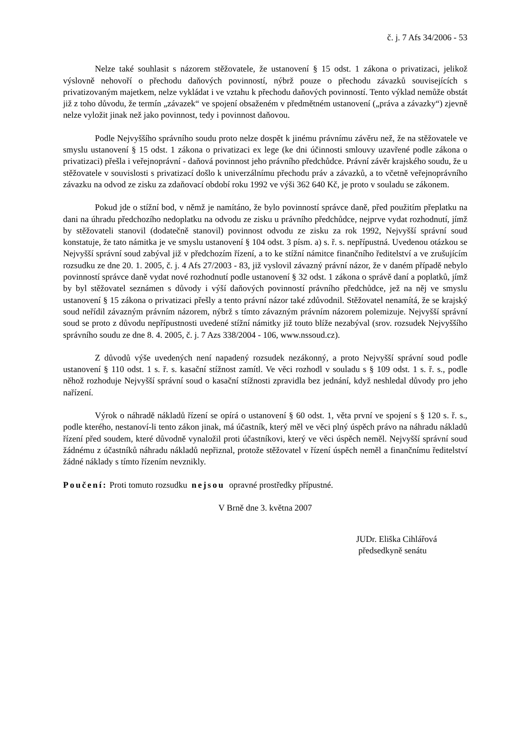č. j. 7 Afs 34/2006 - 53
Nelze také souhlasit s názorem stěžovatele, že ustanovení § 15 odst. 1 zákona o privatizaci, jelikož výslovně nehovoří o přechodu daňových povinností, nýbrž pouze o přechodu závazků souvisejících s privatizovaným majetkem, nelze vykládat i ve vztahu k přechodu daňových povinností. Tento výklad nemůže obstát již z toho důvodu, že termín „závazek“ ve spojení obsaženém v předmětném ustanovení („práva a závazky“) zjevně nelze vyložit jinak než jako povinnost, tedy i povinnost daňovou.
Podle Nejvyššího správního soudu proto nelze dospět k jinému právnímu závěru než, že na stěžovatele ve smyslu ustanovení § 15 odst. 1 zákona o privatizaci ex lege (ke dni účinnosti smlouvy uzavřené podle zákona o privatizaci) přešla i veřejnoprávní - daňová povinnost jeho právního předchůdce. Právní závěr krajského soudu, že u stěžovatele v souvislosti s privatizací došlo k univerzálnímu přechodu práv a závazků, a to včetně veřejnoprávního závazku na odvod ze zisku za zdaňovací období roku 1992 ve výši 362 640 Kč, je proto v souladu se zákonem.
Pokud jde o stížní bod, v němž je namítáno, že bylo povinností správce daně, před použitím přeplatku na dani na úhradu předchozího nedoplatku na odvodu ze zisku u právního předchůdce, nejprve vydat rozhodnutí, jímž by stěžovateli stanovil (dodatečně stanovil) povinnost odvodu ze zisku za rok 1992, Nejvyšší správní soud konstatuje, že tato námitka je ve smyslu ustanovení § 104 odst. 3 písm. a) s. ř. s. nepřípustná. Uvedenou otázkou se Nejvyšší správní soud zabýval již v předchozím řízení, a to ke stížní námitce finančního ředitelství a ve zrušujícím rozsudku ze dne 20. 1. 2005, č. j. 4 Afs 27/2003 - 83, již vyslovil závazný právní názor, že v daném případě nebylo povinností správce daně vydat nové rozhodnutí podle ustanovení § 32 odst. 1 zákona o správě daní a poplatků, jímž by byl stěžovatel seznámen s důvody i výší daňových povinností právního předchůdce, jež na něj ve smyslu ustanovení § 15 zákona o privatizaci přešly a tento právní názor také zdůvodnil. Stěžovatel nenamítá, že se krajský soud neřídil závazným právním názorem, nýbrž s tímto závazným právním názorem polemizuje. Nejvyšší správní soud se proto z důvodu nepřípustnosti uvedené stížní námitky již touto blíže nezabýval (srov. rozsudek Nejvyššího správního soudu ze dne 8. 4. 2005, č. j. 7 Azs 338/2004 - 106, www.nssoud.cz).
Z důvodů výše uvedených není napadený rozsudek nezákonný, a proto Nejvyšší správní soud podle ustanovení § 110 odst. 1 s. ř. s. kasační stížnost zamítl. Ve věci rozhodl v souladu s § 109 odst. 1 s. ř. s., podle něhož rozhoduje Nejvyšší správní soud o kasační stížnosti zpravidla bez jednání, když neshledal důvody pro jeho nařízení.
Výrok o náhradě nákladů řízení se opírá o ustanovení § 60 odst. 1, věta první ve spojení s § 120 s. ř. s., podle kterého, nestanoví-li tento zákon jinak, má účastník, který měl ve věci plný úspěch právo na náhradu nákladů řízení před soudem, které důvodně vynaložil proti účastníkovi, který ve věci úspěch neměl. Nejvyšší správní soud žádnému z účastníků náhradu nákladů nepřiznal, protože stěžovatel v řízení úspěch neměl a finančnímu ředitelství žádné náklady s tímto řízením nevznikly.
Poučení: Proti tomuto rozsudku nejsou opravné prostředky přípustné.
V Brně dne 3. května 2007
JUDr. Eliška Cihlářová
předsedkyně senátu